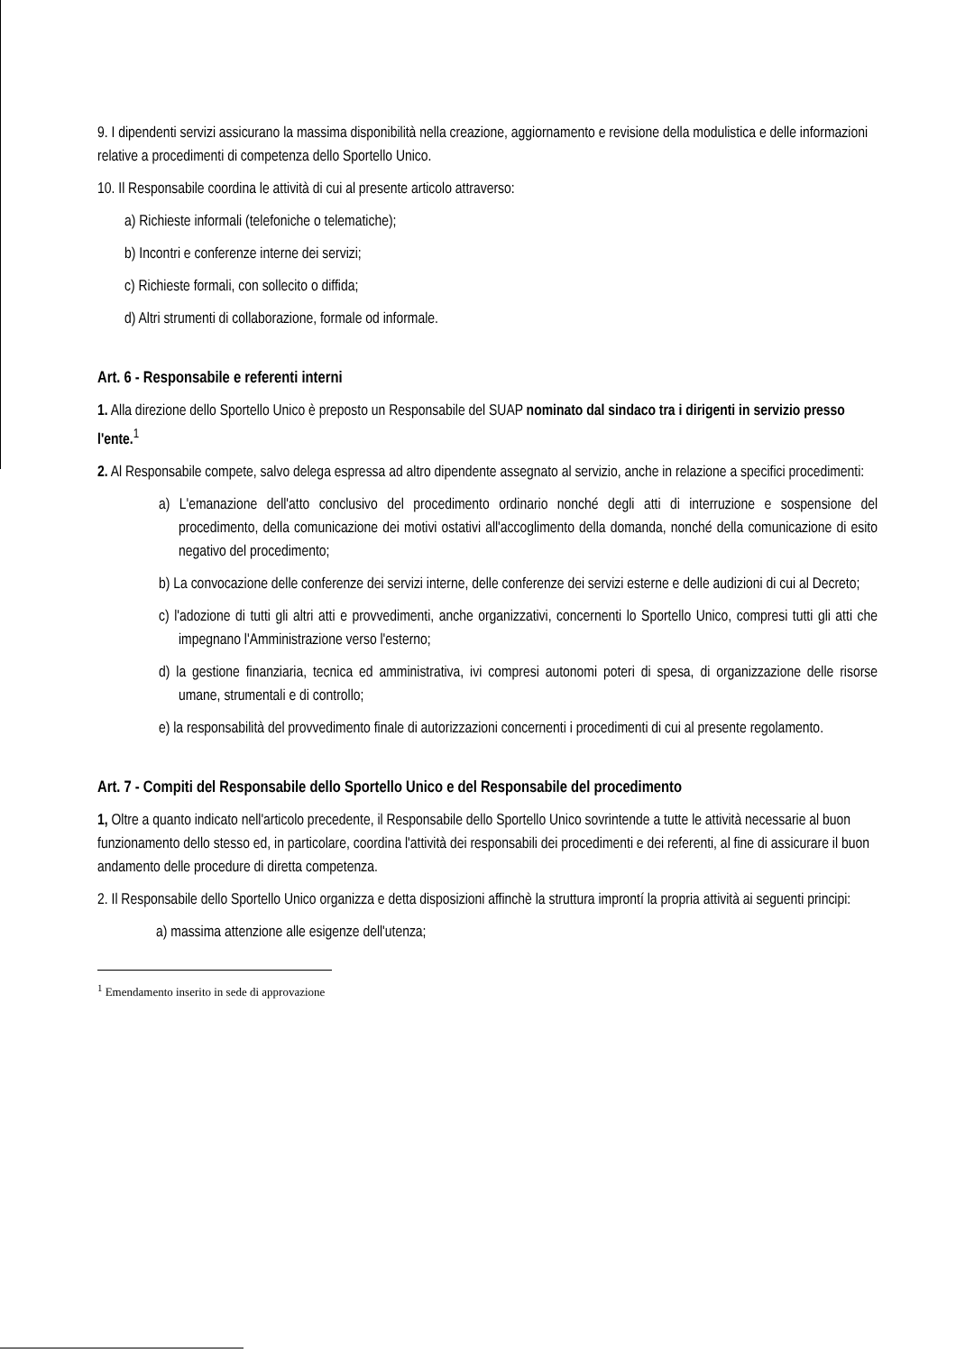9. I dipendenti servizi assicurano la massima disponibilità nella creazione, aggiornamento e revisione della modulistica e delle informazioni relative a procedimenti di competenza dello Sportello Unico.
10. Il Responsabile coordina le attività di cui al presente articolo attraverso:
a) Richieste informali (telefoniche o telematiche);
b) Incontri e conferenze interne dei servizi;
c) Richieste formali, con sollecito o diffida;
d) Altri strumenti di collaborazione, formale od informale.
Art. 6 - Responsabile e referenti interni
1. Alla direzione dello Sportello Unico è preposto un Responsabile del SUAP nominato dal sindaco tra i dirigenti in servizio presso l'ente.<sup>1</sup>
2. Al Responsabile compete, salvo delega espressa ad altro dipendente assegnato al servizio, anche in relazione a specifici procedimenti:
a) L'emanazione dell'atto conclusivo del procedimento ordinario nonché degli atti di interruzione e sospensione del procedimento, della comunicazione dei motivi ostativi all'accoglimento della domanda, nonché della comunicazione di esito negativo del procedimento;
b) La convocazione delle conferenze dei servizi interne, delle conferenze dei servizi esterne e delle audizioni di cui al Decreto;
c) l'adozione di tutti gli altri atti e provvedimenti, anche organizzativi, concernenti lo Sportello Unico, compresi tutti gli atti che impegnano l'Amministrazione verso l'esterno;
d) la gestione finanziaria, tecnica ed amministrativa, ivi compresi autonomi poteri di spesa, di organizzazione delle risorse umane, strumentali e di controllo;
e) la responsabilità del provvedimento finale di autorizzazioni concernenti i procedimenti di cui al presente regolamento.
Art. 7 - Compiti del Responsabile dello Sportello Unico e del Responsabile del procedimento
1, Oltre a quanto indicato nell'articolo precedente, il Responsabile dello Sportello Unico sovrintende a tutte le attività necessarie al buon funzionamento dello stesso ed, in particolare, coordina l'attività dei responsabili dei procedimenti e dei referenti, al fine di assicurare il buon andamento delle procedure di diretta competenza.
2. Il Responsabile dello Sportello Unico organizza e detta disposizioni affinchè la struttura improntí la propria attività ai seguenti principi:
a) massima attenzione alle esigenze dell'utenza;
<sup>1</sup> Emendamento inserito in sede di approvazione